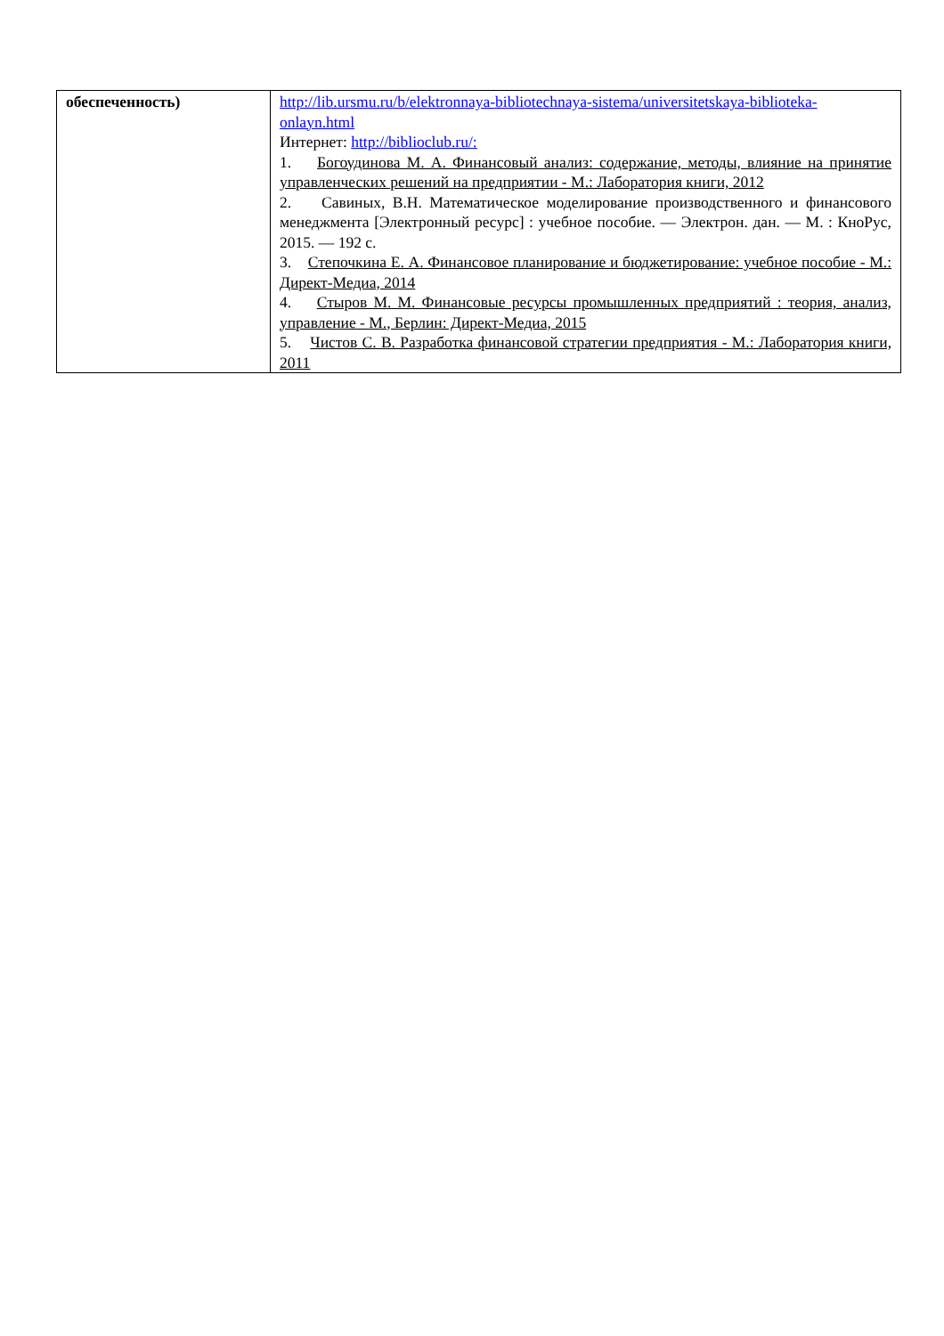| обеспеченность) | http://lib.ursmu.ru/b/elektronnaya-bibliotechnaya-sistema/universitetskaya-biblioteka-onlayn.html Интернет: http://biblioclub.ru/: 1. Богоудинова М. А. Финансовый анализ: содержание, методы, влияние на принятие управленческих решений на предприятии - М.: Лаборатория книги, 2012 2. Савиных, В.Н. Математическое моделирование производственного и финансового менеджмента [Электронный ресурс] : учебное пособие. — Электрон. дан. — М. : КноРус, 2015. — 192 с. 3. Степочкина Е. А. Финансовое планирование и бюджетирование: учебное пособие - М.: Директ-Медиа, 2014 4. Стыров М. М. Финансовые ресурсы промышленных предприятий : теория, анализ, управление - М., Берлин: Директ-Медиа, 2015 5. Чистов С. В. Разработка финансовой стратегии предприятия - М.: Лаборатория книги, 2011 |